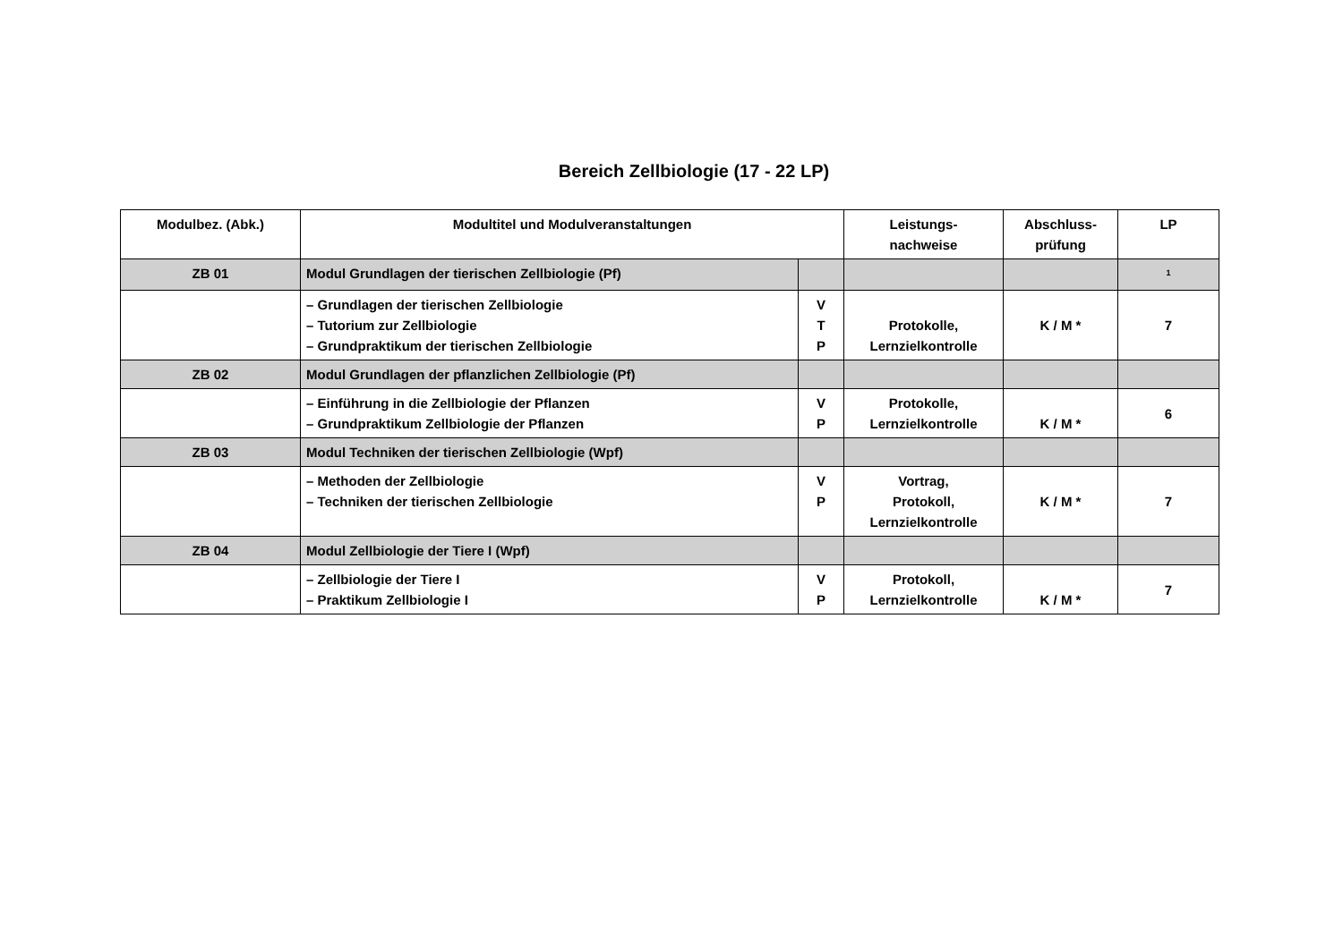Bereich Zellbiologie (17 - 22 LP)
| Modulbez. (Abk.) | Modultitel und Modulveranstaltungen | | Leistungs- nachweise | Abschluss- prüfung | LP |
| --- | --- | --- | --- | --- | --- |
| ZB 01 | Modul Grundlagen der tierischen Zellbiologie (Pf) | | | | <sup>1</sup> |
| | – Grundlagen der tierischen Zellbiologie – Tutorium zur Zellbiologie – Grundpraktikum der tierischen Zellbiologie | V T P | Protokolle, Lernzielkontrolle | K / M * | 7 |
| ZB 02 | Modul Grundlagen der pflanzlichen Zellbiologie (Pf) | | | | |
| | – Einführung in die Zellbiologie der Pflanzen – Grundpraktikum Zellbiologie der Pflanzen | V P | Protokolle, Lernzielkontrolle | K / M * | 6 |
| ZB 03 | Modul Techniken der tierischen Zellbiologie (Wpf) | | | | |
| | – Methoden der Zellbiologie – Techniken der tierischen Zellbiologie | V P | Vortrag, Protokoll, Lernzielkontrolle | K / M * | 7 |
| ZB 04 | Modul Zellbiologie der Tiere I (Wpf) | | | | |
| | – Zellbiologie der Tiere I – Praktikum Zellbiologie I | V P | Protokoll, Lernzielkontrolle | K / M * | 7 |